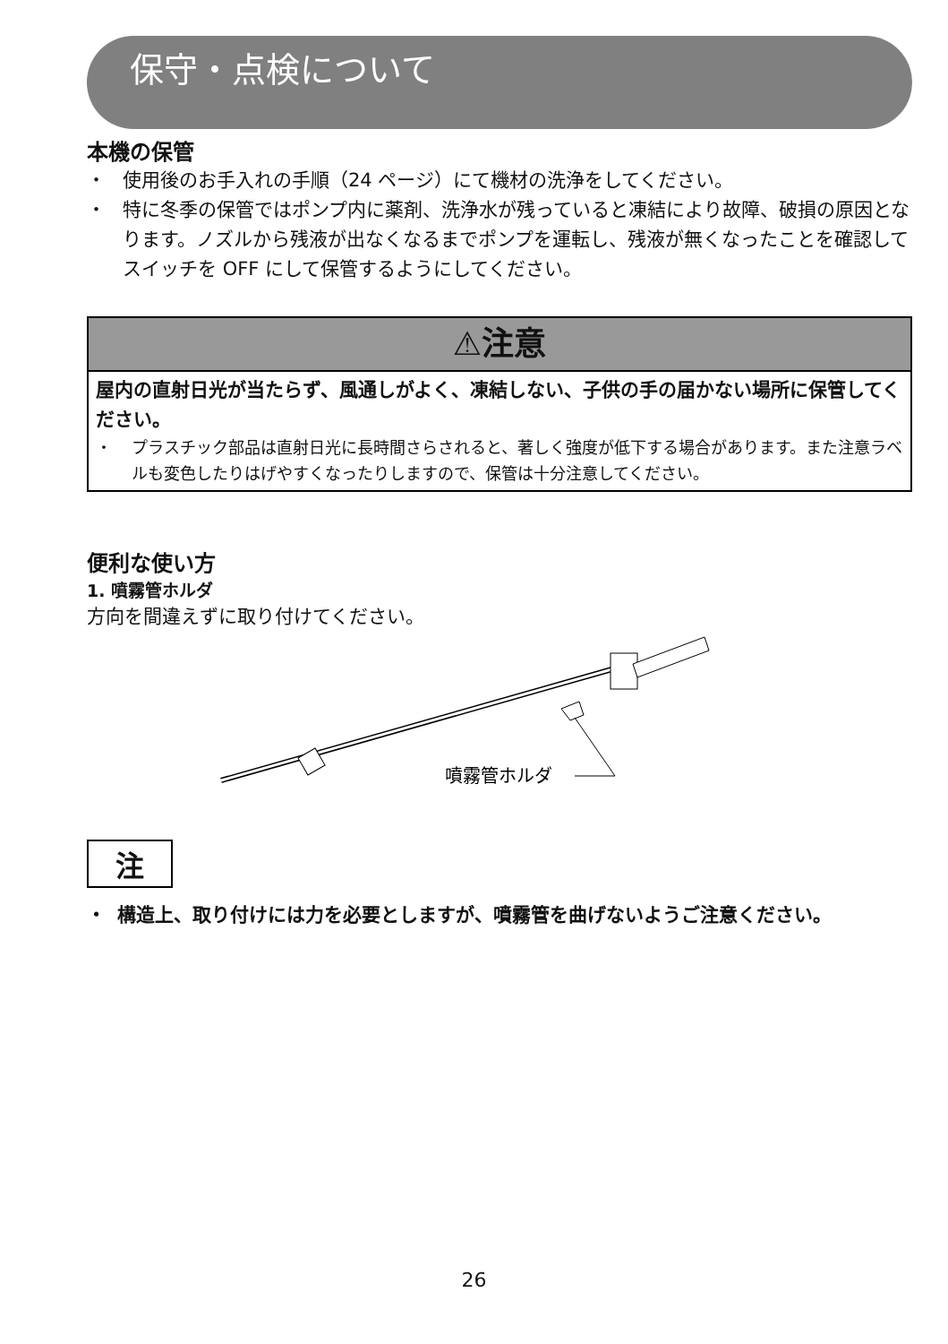保守・点検について
本機の保管
・ 使用後のお手入れの手順（24 ページ）にて機材の洗浄をしてください。
・ 特に冬季の保管ではポンプ内に薬剤、洗浄水が残っていると凍結により故障、破損の原因となります。ノズルから残液が出なくなるまでポンプを運転し、残液が無くなったことを確認してスイッチを OFF にして保管するようにしてください。
⚠注意
屋内の直射日光が当たらず、風通しがよく、凍結しない、子供の手の届かない場所に保管してください。
・ プラスチック部品は直射日光に長時間さらされると、著しく強度が低下する場合があります。また注意ラベルも変色したりはげやすくなったりしますので、保管は十分注意してください。
便利な使い方
1. 噴霧管ホルダ
方向を間違えずに取り付けてください。
噴霧管ホルダ
注
・ 構造上、取り付けには力を必要としますが、噴霧管を曲げないようご注意ください。
26